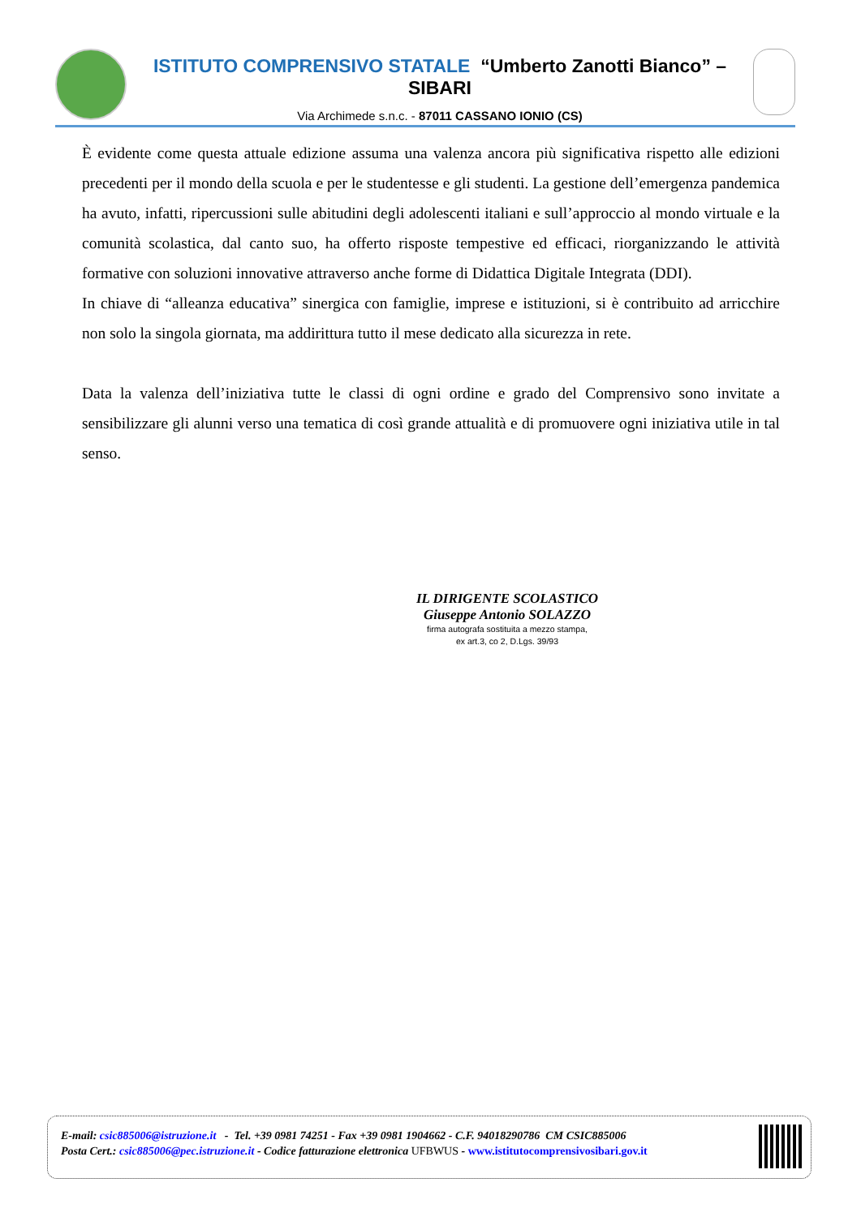ISTITUTO COMPRENSIVO STATALE “Umberto Zanotti Bianco” – SIBARI
Via Archimede s.n.c. - 87011 CASSANO IONIO (CS)
È evidente come questa attuale edizione assuma una valenza ancora più significativa rispetto alle edizioni precedenti per il mondo della scuola e per le studentesse e gli studenti. La gestione dell’emergenza pandemica ha avuto, infatti, ripercussioni sulle abitudini degli adolescenti italiani e sull’approccio al mondo virtuale e la comunità scolastica, dal canto suo, ha offerto risposte tempestive ed efficaci, riorganizzando le attività formative con soluzioni innovative attraverso anche forme di Didattica Digitale Integrata (DDI).
In chiave di “alleanza educativa” sinergica con famiglie, imprese e istituzioni, si è contribuito ad arricchire non solo la singola giornata, ma addirittura tutto il mese dedicato alla sicurezza in rete.
Data la valenza dell’iniziativa tutte le classi di ogni ordine e grado del Comprensivo sono invitate a sensibilizzare gli alunni verso una tematica di così grande attualità e di promuovere ogni iniziativa utile in tal senso.
IL DIRIGENTE SCOLASTICO
Giuseppe Antonio SOLAZZO
firma autografa sostituita a mezzo stampa,
ex art.3, co 2, D.Lgs. 39/93
E-mail: csic885006@istruzione.it - Tel. +39 0981 74251 - Fax +39 0981 1904662 - C.F. 94018290786 CM CSIC885006
Posta Cert.: csic885006@pec.istruzione.it - Codice fatturazione elettronica UFBWUS - www.istitutocomprensivosibari.gov.it